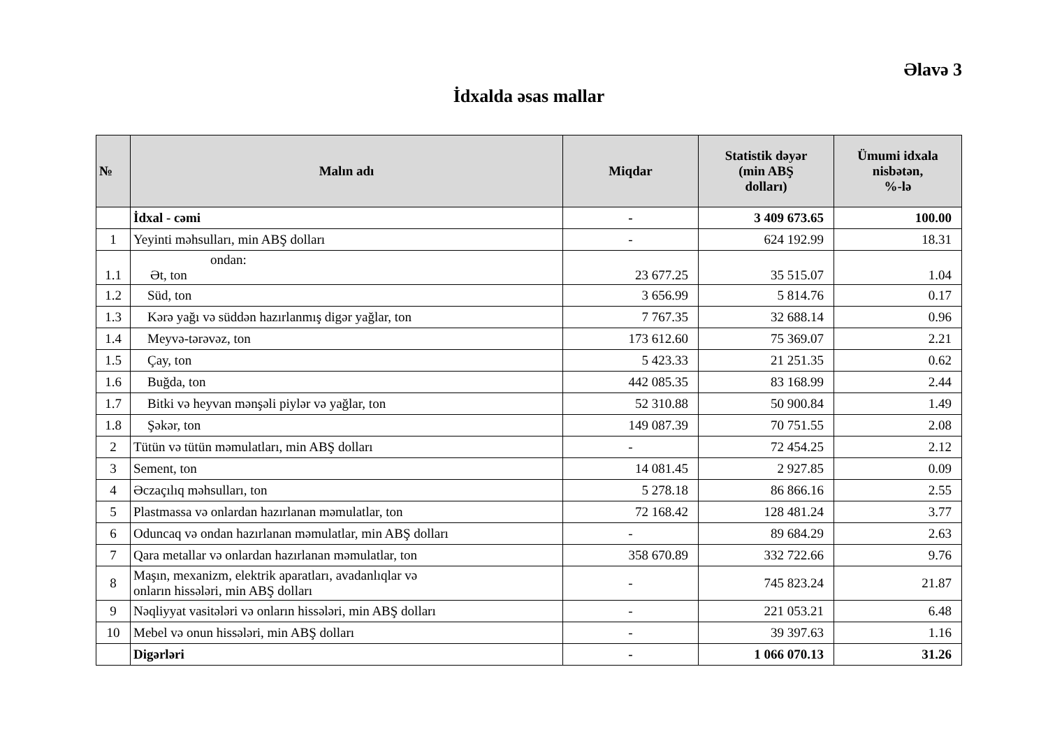Əlavə 3
İdxalda əsas mallar
| № | Malın adı | Miqdar | Statistik dəyər (min ABŞ dolları) | Ümumi idxala nisbətən, %-lə |
| --- | --- | --- | --- | --- |
| | İdxal - cəmi | - | 3 409 673.65 | 100.00 |
| 1 | Yeyinti məhsulları, min ABŞ dolları | - | 624 192.99 | 18.31 |
| 1.1 | ondan: Ət, ton | 23 677.25 | 35 515.07 | 1.04 |
| 1.2 | Süd, ton | 3 656.99 | 5 814.76 | 0.17 |
| 1.3 | Kərə yağı və süddən hazırlanmış digər yağlar, ton | 7 767.35 | 32 688.14 | 0.96 |
| 1.4 | Meyvə-tərəvəz, ton | 173 612.60 | 75 369.07 | 2.21 |
| 1.5 | Çay, ton | 5 423.33 | 21 251.35 | 0.62 |
| 1.6 | Buğda, ton | 442 085.35 | 83 168.99 | 2.44 |
| 1.7 | Bitki və heyvan mənşəli piylər və yağlar, ton | 52 310.88 | 50 900.84 | 1.49 |
| 1.8 | Şəkər, ton | 149 087.39 | 70 751.55 | 2.08 |
| 2 | Tütün və tütün məmulatları, min ABŞ dolları | - | 72 454.25 | 2.12 |
| 3 | Sement, ton | 14 081.45 | 2 927.85 | 0.09 |
| 4 | Əczaçılıq məhsulları, ton | 5 278.18 | 86 866.16 | 2.55 |
| 5 | Plastmassa və onlardan hazırlanan məmulatlar, ton | 72 168.42 | 128 481.24 | 3.77 |
| 6 | Oduncaq və ondan hazırlanan məmulatlar, min ABŞ dolları | - | 89 684.29 | 2.63 |
| 7 | Qara metallar və onlardan hazırlanan məmulatlar, ton | 358 670.89 | 332 722.66 | 9.76 |
| 8 | Maşın, mexanizm, elektrik aparatları, avadanlıqlar və onların hissələri, min ABŞ dolları | - | 745 823.24 | 21.87 |
| 9 | Nəqliyyat vasitələri və onların hissələri, min ABŞ dolları | - | 221 053.21 | 6.48 |
| 10 | Mebel və onun hissələri, min ABŞ dolları | - | 39 397.63 | 1.16 |
| | Digərləri | - | 1 066 070.13 | 31.26 |